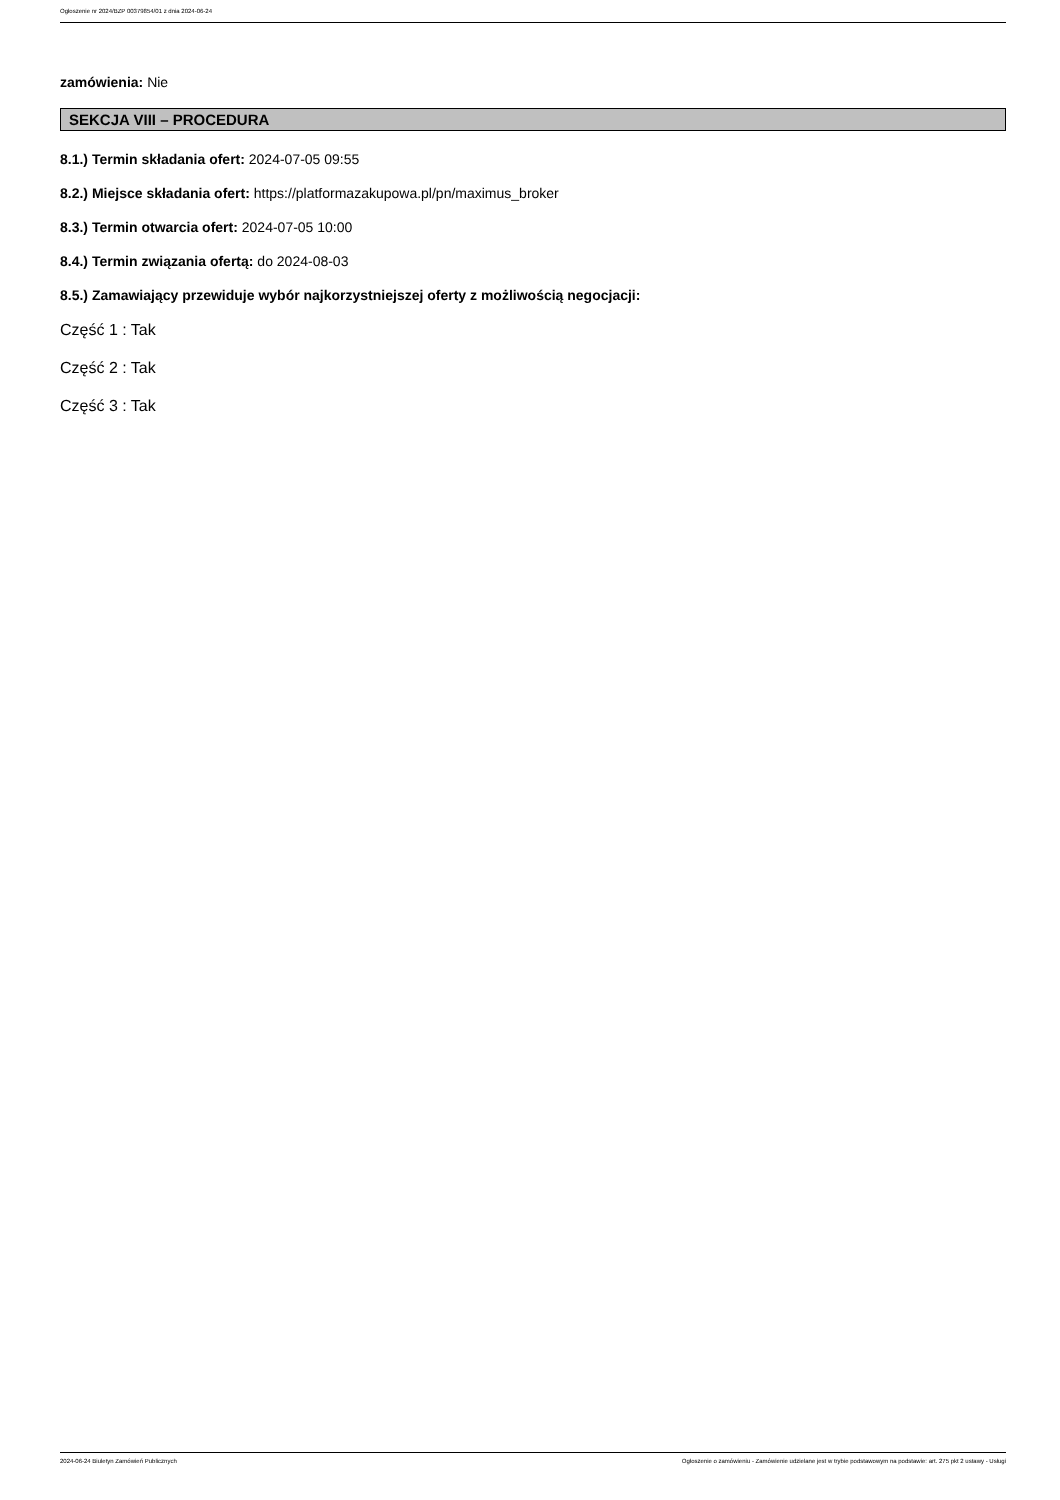Ogłoszenie nr 2024/BZP 00379854/01 z dnia 2024-06-24
zamówienia: Nie
SEKCJA VIII – PROCEDURA
8.1.) Termin składania ofert: 2024-07-05 09:55
8.2.) Miejsce składania ofert: https://platformazakupowa.pl/pn/maximus_broker
8.3.) Termin otwarcia ofert: 2024-07-05 10:00
8.4.) Termin związania ofertą: do 2024-08-03
8.5.) Zamawiający przewiduje wybór najkorzystniejszej oferty z możliwością negocjacji:
Część 1 : Tak
Część 2 : Tak
Część 3 : Tak
2024-06-24 Biuletyn Zamówień Publicznych Ogłoszenie o zamówieniu - Zamówienie udzielane jest w trybie podstawowym na podstawie: art. 275 pkt 2 ustawy - Usługi